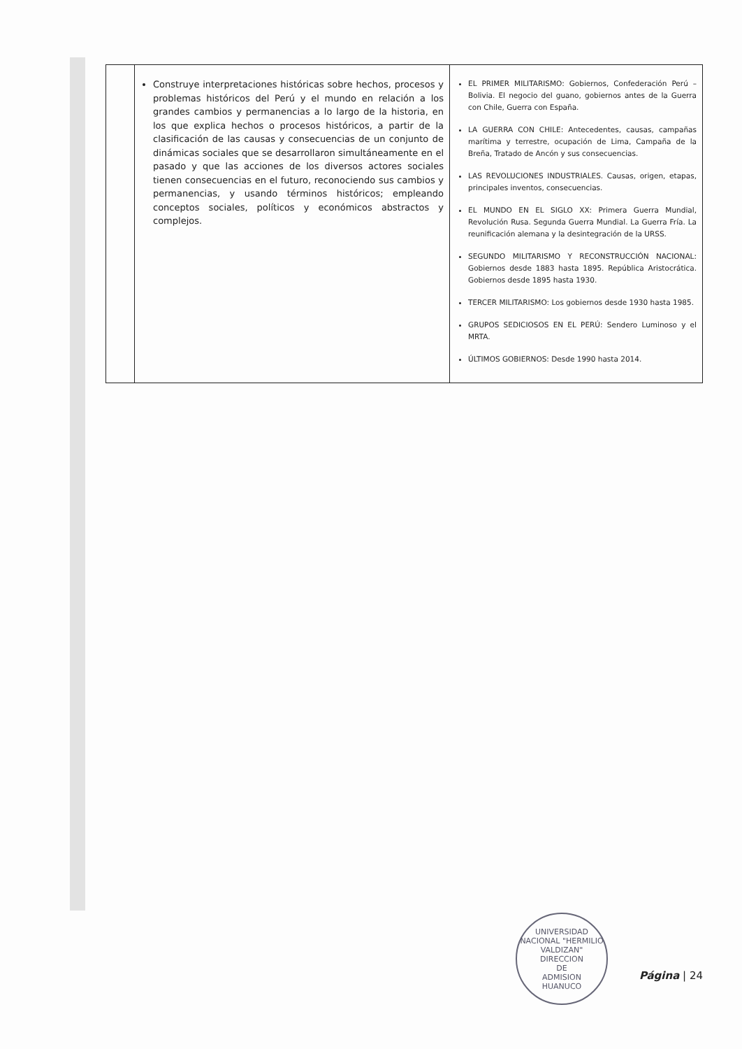| | Construye interpretaciones históricas sobre hechos, procesos y problemas históricos del Perú y el mundo en relación a los grandes cambios y permanencias a lo largo de la historia, en los que explica hechos o procesos históricos, a partir de la clasificación de las causas y consecuencias de un conjunto de dinámicas sociales que se desarrollaron simultáneamente en el pasado y que las acciones de los diversos actores sociales tienen consecuencias en el futuro, reconociendo sus cambios y permanencias, y usando términos históricos; empleando conceptos sociales, políticos y económicos abstractos y complejos. | EL PRIMER MILITARISMO: Gobiernos, Confederación Perú – Bolivia. El negocio del guano, gobiernos antes de la Guerra con Chile, Guerra con España. LA GUERRA CON CHILE: Antecedentes, causas, campañas marítima y terrestre, ocupación de Lima, Campaña de la Breña, Tratado de Ancón y sus consecuencias. LAS REVOLUCIONES INDUSTRIALES. Causas, origen, etapas, principales inventos, consecuencias. EL MUNDO EN EL SIGLO XX: Primera Guerra Mundial, Revolución Rusa. Segunda Guerra Mundial. La Guerra Fría. La reunificación alemana y la desintegración de la URSS. SEGUNDO MILITARISMO Y RECONSTRUCCIÓN NACIONAL: Gobiernos desde 1883 hasta 1895. República Aristocrática. Gobiernos desde 1895 hasta 1930. TERCER MILITARISMO: Los gobiernos desde 1930 hasta 1985. GRUPOS SEDICIOSOS EN EL PERÚ: Sendero Luminoso y el MRTA. ÚLTIMOS GOBIERNOS: Desde 1990 hasta 2014. |
UNIVERSIDAD NACIONAL "HERMILIO VALDIZAN"
DIRECCION
DE
ADMISION
HUANUCO
Página | 24